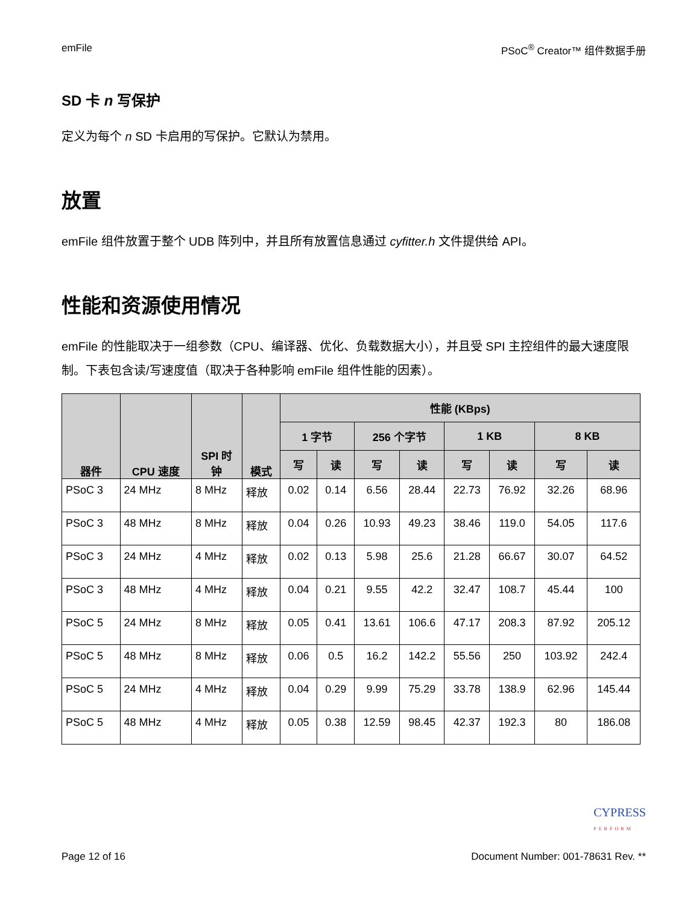emFile PSoC<sup>®</sup> Creator™ 组件数据手册
SD 卡 n 写保护
定义为每个 n SD 卡启用的写保护。它默认为禁用。
放置
emFile 组件放置于整个 UDB 阵列中，并且所有放置信息通过 cyfitter.h 文件提供给 API。
性能和资源使用情况
emFile 的性能取决于一组参数（CPU、编译器、优化、负载数据大小），并且受 SPI 主控组件的最大速度限制。下表包含读/写速度值（取决于各种影响 emFile 组件性能的因素）。
| 器件 | CPU 速度 | SPI 时 钟 | 模式 | 性能 (KBps) | | | | | | | |
| --- | --- | --- | --- | --- | --- | --- | --- | --- | --- | --- | --- |
| | | | | 1 字节 | | 256 个字节 | | 1 KB | | 8 KB | |
| | | | | 写 | 读 | 写 | 读 | 写 | 读 | 写 | 读 |
| PSoC 3 | 24 MHz | 8 MHz | 释放 | 0.02 | 0.14 | 6.56 | 28.44 | 22.73 | 76.92 | 32.26 | 68.96 |
| PSoC 3 | 48 MHz | 8 MHz | 释放 | 0.04 | 0.26 | 10.93 | 49.23 | 38.46 | 119.0 | 54.05 | 117.6 |
| PSoC 3 | 24 MHz | 4 MHz | 释放 | 0.02 | 0.13 | 5.98 | 25.6 | 21.28 | 66.67 | 30.07 | 64.52 |
| PSoC 3 | 48 MHz | 4 MHz | 释放 | 0.04 | 0.21 | 9.55 | 42.2 | 32.47 | 108.7 | 45.44 | 100 |
| PSoC 5 | 24 MHz | 8 MHz | 释放 | 0.05 | 0.41 | 13.61 | 106.6 | 47.17 | 208.3 | 87.92 | 205.12 |
| PSoC 5 | 48 MHz | 8 MHz | 释放 | 0.06 | 0.5 | 16.2 | 142.2 | 55.56 | 250 | 103.92 | 242.4 |
| PSoC 5 | 24 MHz | 4 MHz | 释放 | 0.04 | 0.29 | 9.99 | 75.29 | 33.78 | 138.9 | 62.96 | 145.44 |
| PSoC 5 | 48 MHz | 4 MHz | 释放 | 0.05 | 0.38 | 12.59 | 98.45 | 42.37 | 192.3 | 80 | 186.08 |
CYPRESS
PERFORM
Page 12 of 16 Document Number: 001-78631 Rev. **